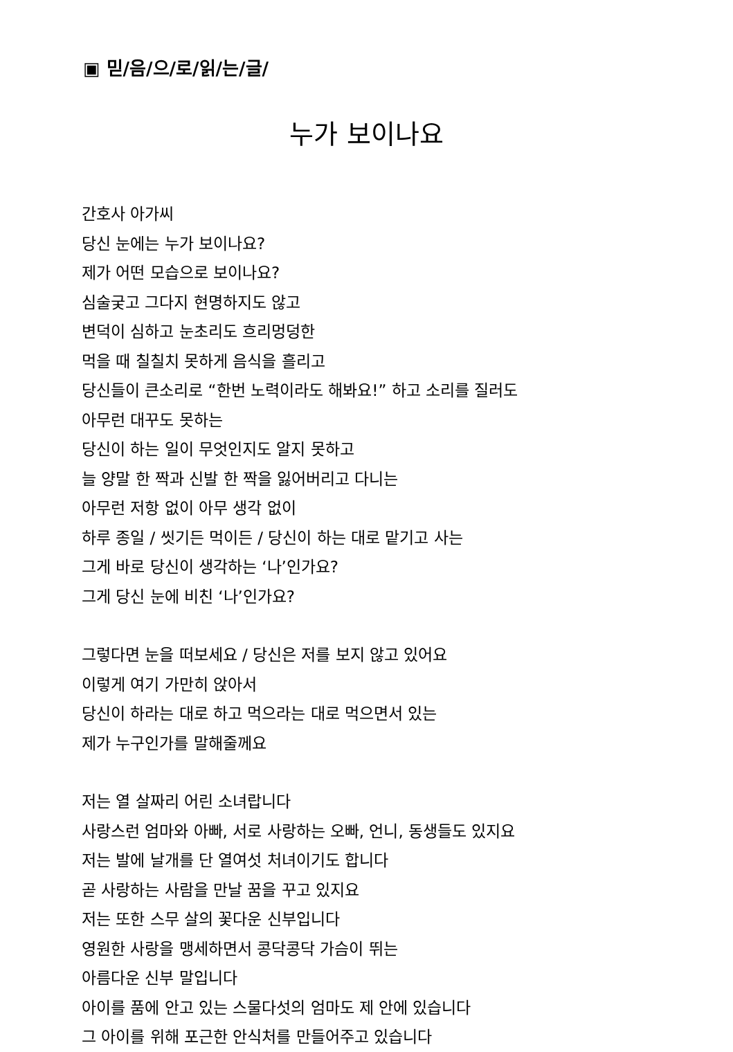▣ 믿/음/으/로/읽/는/글/
누가 보이나요
간호사 아가씨
당신 눈에는 누가 보이나요?
제가 어떤 모습으로 보이나요?
심술궂고 그다지 현명하지도 않고
변덕이 심하고 눈초리도 흐리멍덩한
먹을 때 칠칠치 못하게 음식을 흘리고
당신들이 큰소리로 “한번 노력이라도 해봐요!” 하고 소리를 질러도
아무런 대꾸도 못하는
당신이 하는 일이 무엇인지도 알지 못하고
늘 양말 한 짝과 신발 한 짝을 잃어버리고 다니는
아무런 저항 없이 아무 생각 없이
하루 종일 / 씻기든 먹이든 / 당신이 하는 대로 맡기고 사는
그게 바로 당신이 생각하는 ‘나’인가요?
그게 당신 눈에 비친 ‘나’인가요?
그렇다면 눈을 떠보세요 / 당신은 저를 보지 않고 있어요
이렇게 여기 가만히 앉아서
당신이 하라는 대로 하고 먹으라는 대로 먹으면서 있는
제가 누구인가를 말해줄께요
저는 열 살짜리 어린 소녀랍니다
사랑스런 엄마와 아빠, 서로 사랑하는 오빠, 언니, 동생들도 있지요
저는 발에 날개를 단 열여섯 처녀이기도 합니다
곧 사랑하는 사람을 만날 꿈을 꾸고 있지요
저는 또한 스무 살의 꽃다운 신부입니다
영원한 사랑을 맹세하면서 콩닥콩닥 가슴이 뛰는
아름다운 신부 말입니다
아이를 품에 안고 있는 스물다섯의 엄마도 제 안에 있습니다
그 아이를 위해 포근한 안식처를 만들어주고 있습니다